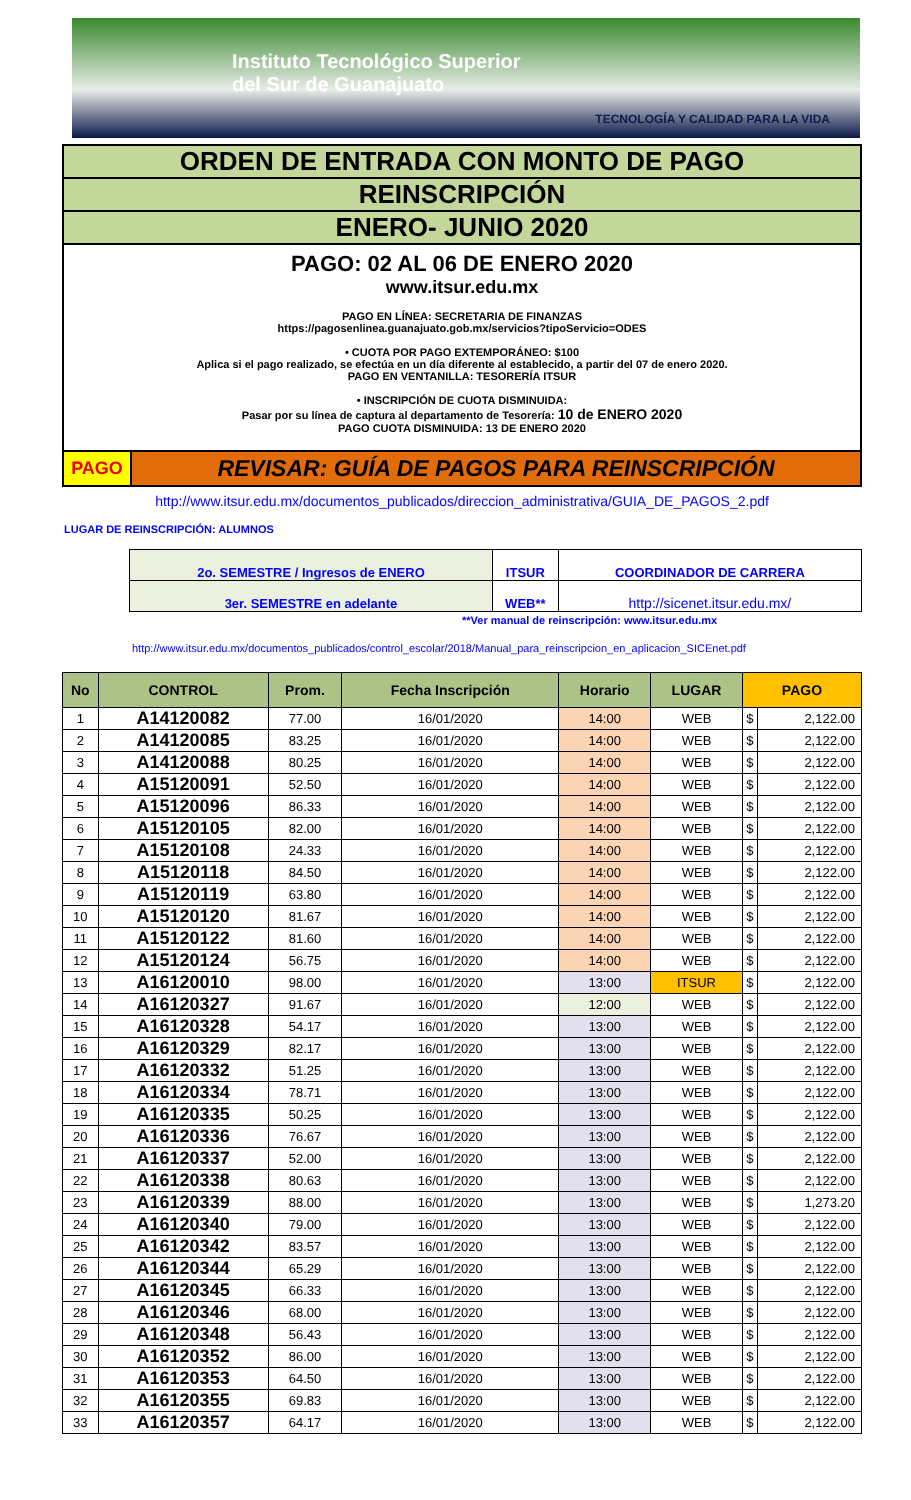Instituto Tecnológico Superior
del Sur de Guanajuato
TECNOLOGÍA Y CALIDAD PARA LA VIDA
ORDEN DE ENTRADA CON MONTO DE PAGO
REINSCRIPCIÓN
ENERO- JUNIO 2020
PAGO: 02 AL 06 DE ENERO 2020
www.itsur.edu.mx
PAGO EN LÍNEA: SECRETARIA DE FINANZAS
https://pagosenlinea.guanajuato.gob.mx/servicios?tipoServicio=ODES
• CUOTA POR PAGO EXTEMPORÁNEO: $100
Aplica si el pago realizado, se efectúa en un día diferente al establecido, a partir del 07 de enero 2020.
PAGO EN VENTANILLA: TESORERÍA ITSUR
• INSCRIPCIÓN DE CUOTA DISMINUIDA:
Pasar por su línea de captura al departamento de Tesorería: 10 de ENERO 2020
PAGO CUOTA DISMINUIDA: 13 DE ENERO 2020
PAGO
REVISAR: GUÍA DE PAGOS PARA REINSCRIPCIÓN
http://www.itsur.edu.mx/documentos_publicados/direccion_administrativa/GUIA_DE_PAGOS_2.pdf
LUGAR DE REINSCRIPCIÓN: ALUMNOS
| 2o. SEMESTRE / Ingresos de ENERO | ITSUR | COORDINADOR DE CARRERA |
| 3er. SEMESTRE en adelante | WEB** | http://sicenet.itsur.edu.mx/ |
**Ver manual de reinscripción: www.itsur.edu.mx
http://www.itsur.edu.mx/documentos_publicados/control_escolar/2018/Manual_para_reinscripcion_en_aplicacion_SICEnet.pdf
| No | CONTROL | Prom. | Fecha Inscripción | Horario | LUGAR | PAGO | |
| --- | --- | --- | --- | --- | --- | --- | --- |
| 1 | A14120082 | 77.00 | 16/01/2020 | 14:00 | WEB | $ | 2,122.00 |
| 2 | A14120085 | 83.25 | 16/01/2020 | 14:00 | WEB | $ | 2,122.00 |
| 3 | A14120088 | 80.25 | 16/01/2020 | 14:00 | WEB | $ | 2,122.00 |
| 4 | A15120091 | 52.50 | 16/01/2020 | 14:00 | WEB | $ | 2,122.00 |
| 5 | A15120096 | 86.33 | 16/01/2020 | 14:00 | WEB | $ | 2,122.00 |
| 6 | A15120105 | 82.00 | 16/01/2020 | 14:00 | WEB | $ | 2,122.00 |
| 7 | A15120108 | 24.33 | 16/01/2020 | 14:00 | WEB | $ | 2,122.00 |
| 8 | A15120118 | 84.50 | 16/01/2020 | 14:00 | WEB | $ | 2,122.00 |
| 9 | A15120119 | 63.80 | 16/01/2020 | 14:00 | WEB | $ | 2,122.00 |
| 10 | A15120120 | 81.67 | 16/01/2020 | 14:00 | WEB | $ | 2,122.00 |
| 11 | A15120122 | 81.60 | 16/01/2020 | 14:00 | WEB | $ | 2,122.00 |
| 12 | A15120124 | 56.75 | 16/01/2020 | 14:00 | WEB | $ | 2,122.00 |
| 13 | A16120010 | 98.00 | 16/01/2020 | 13:00 | ITSUR | $ | 2,122.00 |
| 14 | A16120327 | 91.67 | 16/01/2020 | 12:00 | WEB | $ | 2,122.00 |
| 15 | A16120328 | 54.17 | 16/01/2020 | 13:00 | WEB | $ | 2,122.00 |
| 16 | A16120329 | 82.17 | 16/01/2020 | 13:00 | WEB | $ | 2,122.00 |
| 17 | A16120332 | 51.25 | 16/01/2020 | 13:00 | WEB | $ | 2,122.00 |
| 18 | A16120334 | 78.71 | 16/01/2020 | 13:00 | WEB | $ | 2,122.00 |
| 19 | A16120335 | 50.25 | 16/01/2020 | 13:00 | WEB | $ | 2,122.00 |
| 20 | A16120336 | 76.67 | 16/01/2020 | 13:00 | WEB | $ | 2,122.00 |
| 21 | A16120337 | 52.00 | 16/01/2020 | 13:00 | WEB | $ | 2,122.00 |
| 22 | A16120338 | 80.63 | 16/01/2020 | 13:00 | WEB | $ | 2,122.00 |
| 23 | A16120339 | 88.00 | 16/01/2020 | 13:00 | WEB | $ | 1,273.20 |
| 24 | A16120340 | 79.00 | 16/01/2020 | 13:00 | WEB | $ | 2,122.00 |
| 25 | A16120342 | 83.57 | 16/01/2020 | 13:00 | WEB | $ | 2,122.00 |
| 26 | A16120344 | 65.29 | 16/01/2020 | 13:00 | WEB | $ | 2,122.00 |
| 27 | A16120345 | 66.33 | 16/01/2020 | 13:00 | WEB | $ | 2,122.00 |
| 28 | A16120346 | 68.00 | 16/01/2020 | 13:00 | WEB | $ | 2,122.00 |
| 29 | A16120348 | 56.43 | 16/01/2020 | 13:00 | WEB | $ | 2,122.00 |
| 30 | A16120352 | 86.00 | 16/01/2020 | 13:00 | WEB | $ | 2,122.00 |
| 31 | A16120353 | 64.50 | 16/01/2020 | 13:00 | WEB | $ | 2,122.00 |
| 32 | A16120355 | 69.83 | 16/01/2020 | 13:00 | WEB | $ | 2,122.00 |
| 33 | A16120357 | 64.17 | 16/01/2020 | 13:00 | WEB | $ | 2,122.00 |